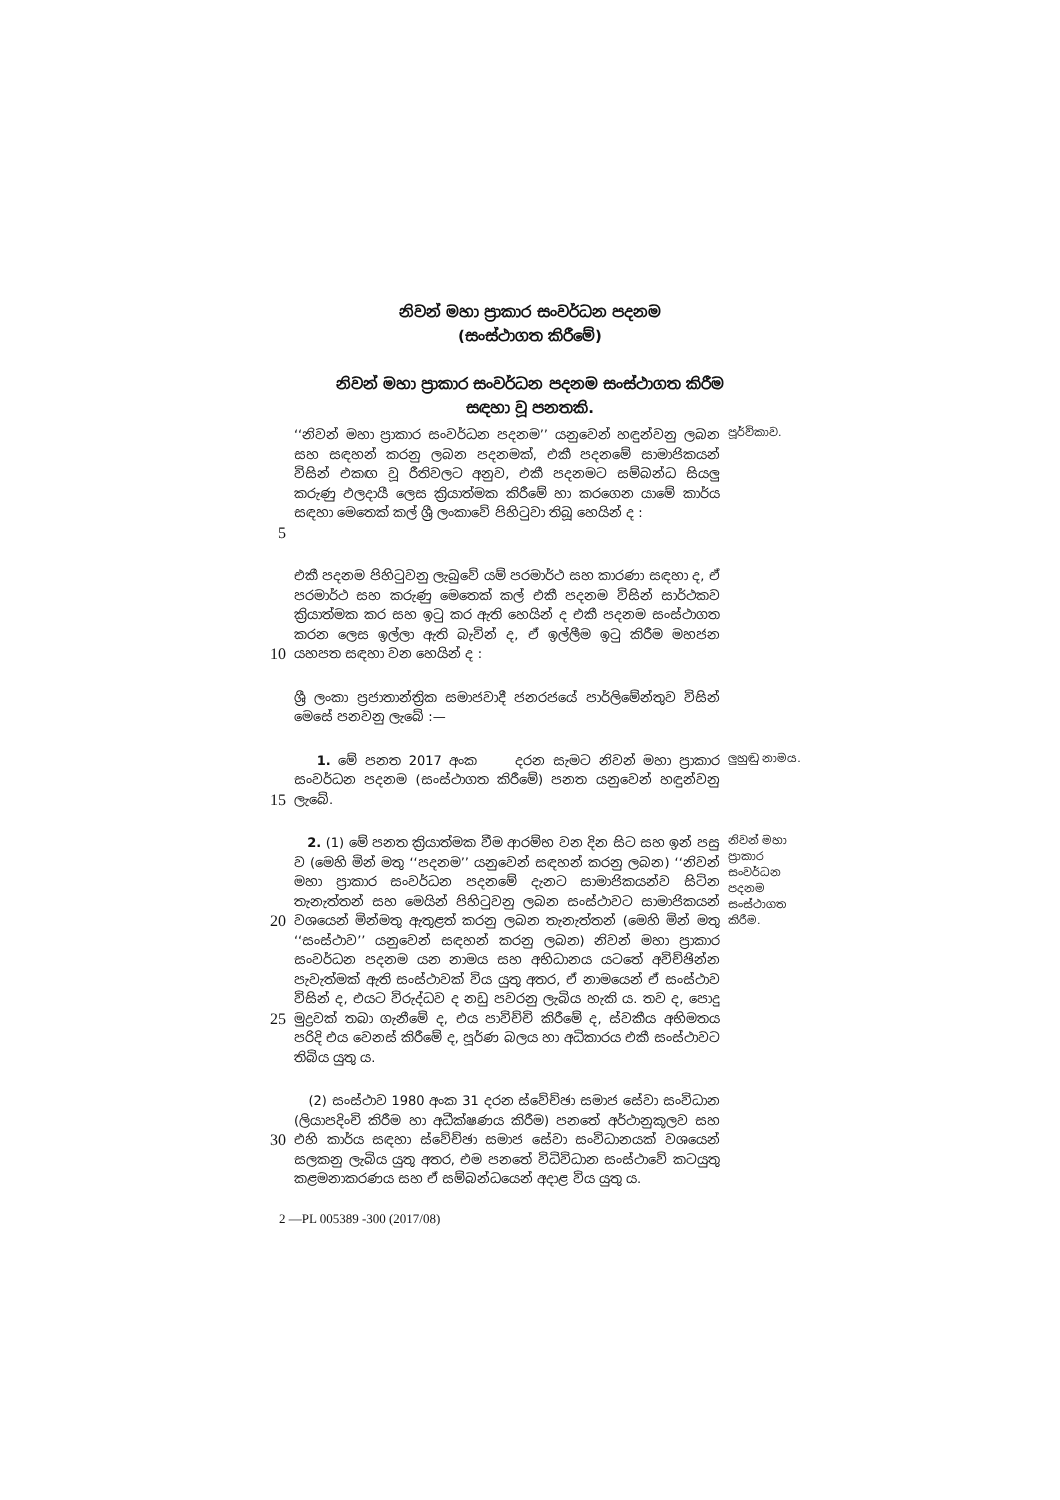නිවන් මහා ප්‍රාකාර සංවර්ධන පදනම
(සංස්ථාගත කිරීමේ)
නිවන් මහා ප්‍රාකාර සංවර්ධන පදනම සංස්ථාගත කිරීම
සඳහා වූ පනතකි.
5
‘‘නිවන් මහා ප්‍රාකාර සංවර්ධන පදනම’’ යනුවෙන් හඳුන්වනු ලබන සහ සඳහන් කරනු ලබන පදනමක්, එකී පදනමේ සාමාජිකයන් විසින් එකඟ වූ රීතිවලට අනුව, එකී පදනමට සම්බන්ධ සියලු කරුණු ඵලදායී ලෙස ක්‍රියාත්මක කිරීමේ හා කරගෙන යාමේ කාර්ය සඳහා මෙතෙක් කල් ශ්‍රී ලංකාවේ පිහිටුවා තිබූ හෙයින් ද :
පූර්විකාව.
10
එකී පදනම පිහිටුවනු ලැබුවේ යම් පරමාර්ථ සහ කාරණා සඳහා ද, ඒ පරමාර්ථ සහ කරුණු මෙතෙක් කල් එකී පදනම විසින් සාර්ථකව ක්‍රියාත්මක කර සහ ඉටු කර ඇති හෙයින් ද එකී පදනම සංස්ථාගත කරන ලෙස ඉල්ලා ඇති බැවින් ද, ඒ ඉල්ලීම ඉටු කිරීම මහජන යහපත සඳහා වන හෙයින් ද :
ශ්‍රී ලංකා ප්‍රජාතාන්ත්‍රික සමාජවාදී ජනරජයේ පාර්ලිමේන්තුව විසින් මෙසේ පනවනු ලැබේ :—
15
1. මේ පනත 2017 අංක දරන සැමට නිවන් මහා ප්‍රාකාර සංවර්ධන පදනම (සංස්ථාගත කිරීමේ) පනත යනුවෙන් හඳුන්වනු ලැබේ.
ලුහුඬු නාමය.
20
25
2. (1) මේ පනත ක්‍රියාත්මක වීම ආරම්භ වන දින සිට සහ ඉන් පසු ව (මෙහි මින් මතු ‘‘පදනම’’ යනුවෙන් සඳහන් කරනු ලබන) ‘‘නිවන් මහා ප්‍රාකාර සංවර්ධන පදනමේ දැනට සාමාජිකයන්ව සිටින තැනැත්තන් සහ මෙයින් පිහිටුවනු ලබන සංස්ථාවට සාමාජිකයන් වශයෙන් මින්මතු ඇතුළත් කරනු ලබන තැනැත්තන් (මෙහි මින් මතු ‘‘සංස්ථාව’’ යනුවෙන් සඳහන් කරනු ලබන) නිවන් මහා ප්‍රාකාර සංවර්ධන පදනම යන නාමය සහ අභිධානය යටතේ අවිච්ඡින්න පැවැත්මක් ඇති සංස්ථාවක් විය යුතු අතර, ඒ නාමයෙන් ඒ සංස්ථාව විසින් ද, එයට විරුද්ධව ද නඩු පවරනු ලැබිය හැකි ය. තව ද, පොදු මුද්‍රවක් තබා ගැනීමේ ද, එය පාවිච්චි කිරීමේ ද, ස්වකීය අභිමතය පරිදි එය වෙනස් කිරීමේ ද, පූර්ණ බලය හා අධිකාරය එකී සංස්ථාවට තිබිය යුතු ය.
නිවන් මහා ප්‍රාකාර සංවර්ධන පදනම සංස්ථාගත කිරීම.
30
(2) සංස්ථාව 1980 අංක 31 දරන ස්වේච්ඡා සමාජ සේවා සංවිධාන (ලියාපදිංචි කිරීම හා අධීක්ෂණය කිරීම) පනතේ අර්ථානුකූලව සහ එහි කාර්ය සඳහා ස්වේච්ඡා සමාජ සේවා සංවිධානයක් වශයෙන් සලකනු ලැබිය යුතු අතර, එම පනතේ විධිවිධාන සංස්ථාවේ කටයුතු කළමනාකරණය සහ ඒ සම්බන්ධයෙන් අදාළ විය යුතු ය.
2 —PL 005389 -300 (2017/08)